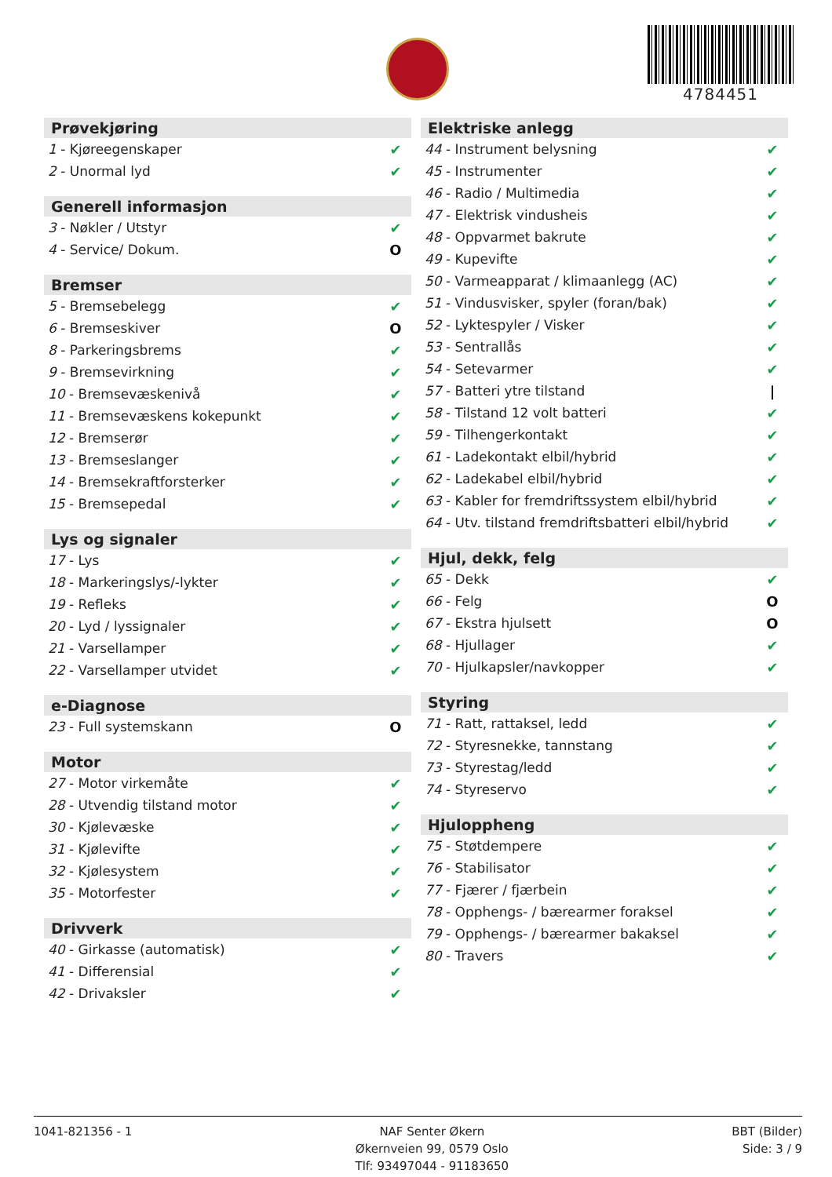4784451
| Prøvekjøring | |
| --- | --- |
| 1 - Kjøreegenskaper | ✔ |
| 2 - Unormal lyd | ✔ |
| Generell informasjon | |
| --- | --- |
| 3 - Nøkler / Utstyr | ✔ |
| 4 - Service/ Dokum. | O |
| Bremser | |
| --- | --- |
| 5 - Bremsebelegg | ✔ |
| 6 - Bremseskiver | O |
| 8 - Parkeringsbrems | ✔ |
| 9 - Bremsevirkning | ✔ |
| 10 - Bremsevæskenivå | ✔ |
| 11 - Bremsevæskens kokepunkt | ✔ |
| 12 - Bremserør | ✔ |
| 13 - Bremseslanger | ✔ |
| 14 - Bremsekraftforsterker | ✔ |
| 15 - Bremsepedal | ✔ |
| Lys og signaler | |
| --- | --- |
| 17 - Lys | ✔ |
| 18 - Markeringslys/-lykter | ✔ |
| 19 - Refleks | ✔ |
| 20 - Lyd / lyssignaler | ✔ |
| 21 - Varsellamper | ✔ |
| 22 - Varsellamper utvidet | ✔ |
| e-Diagnose | |
| --- | --- |
| 23 - Full systemskann | O |
| Motor | |
| --- | --- |
| 27 - Motor virkemåte | ✔ |
| 28 - Utvendig tilstand motor | ✔ |
| 30 - Kjølevæske | ✔ |
| 31 - Kjølevifte | ✔ |
| 32 - Kjølesystem | ✔ |
| 35 - Motorfester | ✔ |
| Drivverk | |
| --- | --- |
| 40 - Girkasse (automatisk) | ✔ |
| 41 - Differensial | ✔ |
| 42 - Drivaksler | ✔ |
| Elektriske anlegg | |
| --- | --- |
| 44 - Instrument belysning | ✔ |
| 45 - Instrumenter | ✔ |
| 46 - Radio / Multimedia | ✔ |
| 47 - Elektrisk vindusheis | ✔ |
| 48 - Oppvarmet bakrute | ✔ |
| 49 - Kupevifte | ✔ |
| 50 - Varmeapparat / klimaanlegg (AC) | ✔ |
| 51 - Vindusvisker, spyler (foran/bak) | ✔ |
| 52 - Lyktespyler / Visker | ✔ |
| 53 - Sentrallås | ✔ |
| 54 - Setevarmer | ✔ |
| 57 - Batteri ytre tilstand | / |
| 58 - Tilstand 12 volt batteri | ✔ |
| 59 - Tilhengerkontakt | ✔ |
| 61 - Ladekontakt elbil/hybrid | ✔ |
| 62 - Ladekabel elbil/hybrid | ✔ |
| 63 - Kabler for fremdriftssystem elbil/hybrid | ✔ |
| 64 - Utv. tilstand fremdriftsbatteri elbil/hybrid | ✔ |
| Hjul, dekk, felg | |
| --- | --- |
| 65 - Dekk | ✔ |
| 66 - Felg | O |
| 67 - Ekstra hjulsett | O |
| 68 - Hjullager | ✔ |
| 70 - Hjulkapsler/navkopper | ✔ |
| Styring | |
| --- | --- |
| 71 - Ratt, rattaksel, ledd | ✔ |
| 72 - Styresnekke, tannstang | ✔ |
| 73 - Styrestag/ledd | ✔ |
| 74 - Styreservo | ✔ |
| Hjuloppheng | |
| --- | --- |
| 75 - Støtdempere | ✔ |
| 76 - Stabilisator | ✔ |
| 77 - Fjærer / fjærbein | ✔ |
| 78 - Opphengs- / bærearmer foraksel | ✔ |
| 79 - Opphengs- / bærearmer bakaksel | ✔ |
| 80 - Travers | ✔ |
1041-821356 - 1 NAF Senter Økern
Økernveien 99, 0579 Oslo
Tlf: 93497044 - 91183650
BBT (Bilder)
Side: 3 / 9